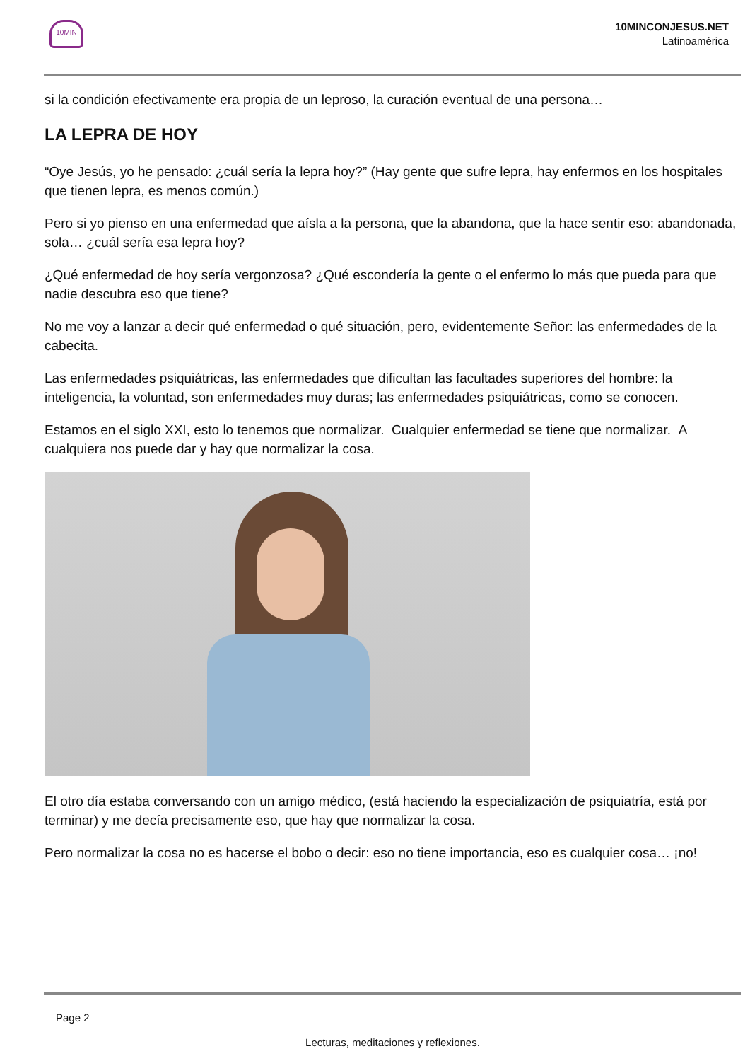10MIN
10MINCONJESUS.NET
Latinoamérica
si la condición efectivamente era propia de un leproso, la curación eventual de una persona…
LA LEPRA DE HOY
“Oye Jesús, yo he pensado: ¿cuál sería la lepra hoy?” (Hay gente que sufre lepra, hay enfermos en los hospitales que tienen lepra, es menos común.)
Pero si yo pienso en una enfermedad que aísla a la persona, que la abandona, que la hace sentir eso: abandonada, sola… ¿cuál sería esa lepra hoy?
¿Qué enfermedad de hoy sería vergonzosa? ¿Qué escondería la gente o el enfermo lo más que pueda para que nadie descubra eso que tiene?
No me voy a lanzar a decir qué enfermedad o qué situación, pero, evidentemente Señor: las enfermedades de la cabecita.
Las enfermedades psiquiátricas, las enfermedades que dificultan las facultades superiores del hombre: la inteligencia, la voluntad, son enfermedades muy duras; las enfermedades psiquiátricas, como se conocen.
Estamos en el siglo XXI, esto lo tenemos que normalizar. Cualquier enfermedad se tiene que normalizar. A cualquiera nos puede dar y hay que normalizar la cosa.
El otro día estaba conversando con un amigo médico, (está haciendo la especialización de psiquiatría, está por terminar) y me decía precisamente eso, que hay que normalizar la cosa.
Pero normalizar la cosa no es hacerse el bobo o decir: eso no tiene importancia, eso es cualquier cosa… ¡no!
Page 2
Lecturas, meditaciones y reflexiones.